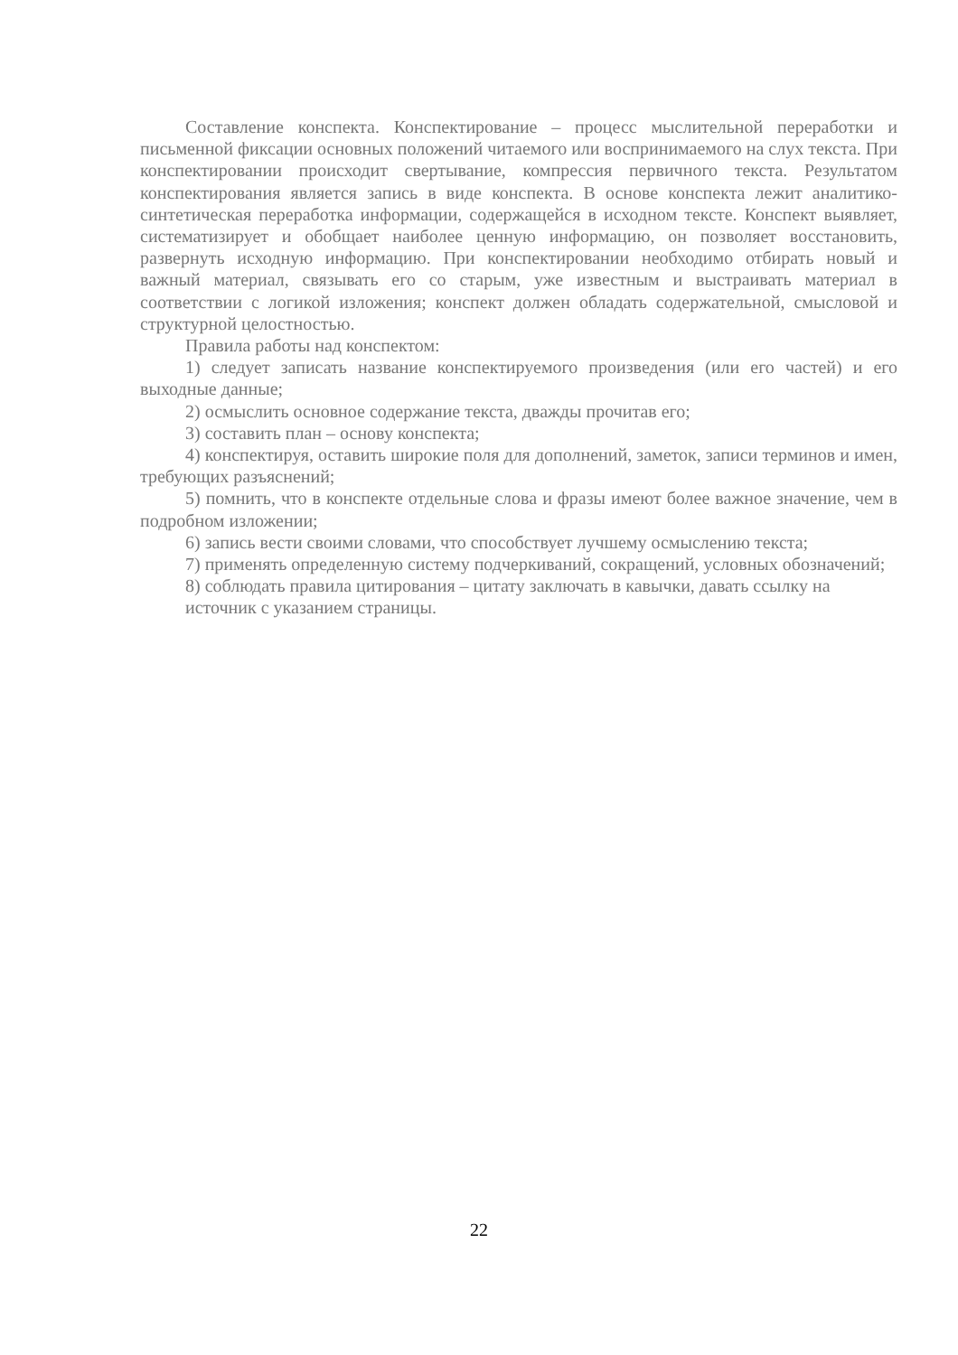Составление конспекта. Конспектирование – процесс мыслительной переработки и письменной фиксации основных положений читаемого или воспринимаемого на слух текста. При конспектировании происходит свертывание, компрессия первичного текста. Результатом конспектирования является запись в виде конспекта. В основе конспекта лежит аналитико-синтетическая переработка информации, содержащейся в исходном тексте. Конспект выявляет, систематизирует и обобщает наиболее ценную информацию, он позволяет восстановить, развернуть исходную информацию. При конспектировании необходимо отбирать новый и важный материал, связывать его со старым, уже известным и выстраивать материал в соответствии с логикой изложения; конспект должен обладать содержательной, смысловой и структурной целостностью.
Правила работы над конспектом:
1) следует записать название конспектируемого произведения (или его частей) и его выходные данные;
2) осмыслить основное содержание текста, дважды прочитав его;
3) составить план – основу конспекта;
4) конспектируя, оставить широкие поля для дополнений, заметок, записи терминов и имен, требующих разъяснений;
5) помнить, что в конспекте отдельные слова и фразы имеют более важное значение, чем в подробном изложении;
6) запись вести своими словами, что способствует лучшему осмыслению текста;
7) применять определенную систему подчеркиваний, сокращений, условных обозначений;
8) соблюдать правила цитирования – цитату заключать в кавычки, давать ссылку на источник с указанием страницы.
22